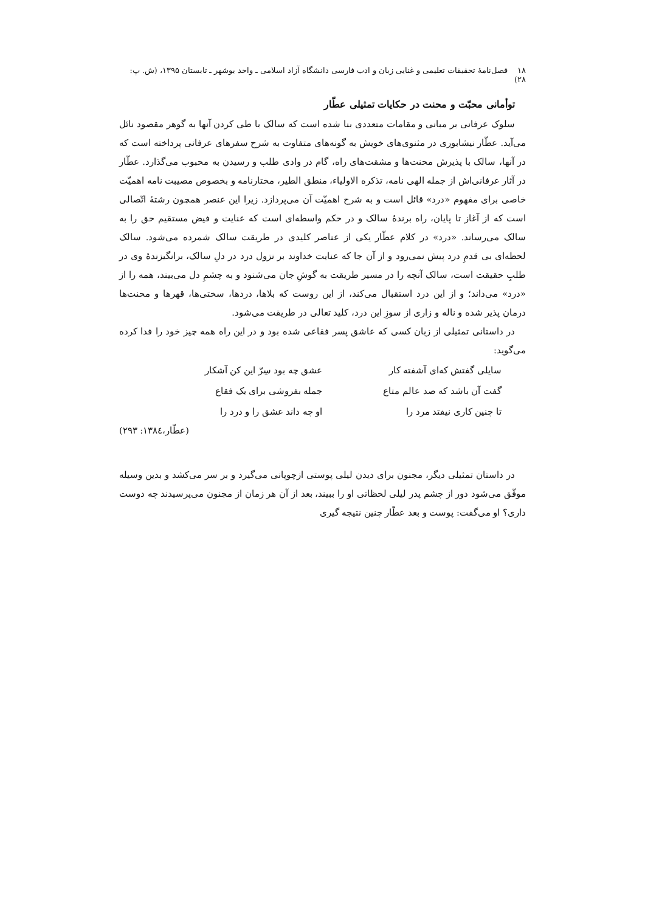۱۸ فصل‌نامهٔ تحقیقات تعلیمی و غنایی زبان و ادب فارسی دانشگاه آزاد اسلامی ـ واحد بوشهر ـ تابستان ۱۳۹۵، (ش. پ: ۲۸)
توأمانی محبّت و محنت در حکایات تمثیلی عطّار
سلوک عرفانی بر مبانی و مقامات متعددی بنا شده است که سالک با طی کردن آنها به گوهر مقصود نائل می‌آید. عطّار نیشابوری در مثنوی‌های خویش به گونه‌های متفاوت به شرح سفرهای عرفانی پرداخته است که در آنها، سالک با پذیرش محنت‌ها و مشقت‌های راه، گام در وادی طلب و رسیدن به محبوب می‌گذارد. عطّار در آثار عرفانی‌اش از جمله الهی نامه، تذکره الاولیاء، منطق الطیر، مختارنامه و بخصوص مصیبت نامه اهمیّت خاصی برای مفهوم «درد» قائل است و به شرح اهمیّت آن می‌پردازد. زیرا این عنصر همچون رشتهٔ اتّصالی است که از آغاز تا پایان، راه برندهٔ سالک و در حکم واسطه‌ای است که عنایت و فیض مستقیم حق را به سالک می‌رساند. «درد» در کلام عطّار یکی از عناصر کلیدی در طریقت سالک شمرده می‌شود. سالک لحظه‌ای بی قدمِ درد پیش نمی‌رود و از آن جا که عنایت خداوند بر نزول درد در دلِ سالک، برانگیزندهٔ وی در طلبِ حقیقت است، سالک آنچه را در مسیر طریقت به گوشِ جان می‌شنود و به چشمِ دل می‌بیند، همه را از «درد» می‌داند؛ و از این درد استقبال می‌کند، از این روست که بلاها، دردها، سختی‌ها، قهرها و محنت‌ها درمان پذیر شده و ناله و زاری از سوزِ این درد، کلید تعالی در طریقت می‌شود.
در داستانی تمثیلی از زبان کسی که عاشق پسر فقاعی شده بود و در این راه همه چیز خود را فدا کرده می‌گوید:
سایلی گفتش که‌ای آشفته کار
عشق چه بود سِرّ این کن آشکار
گفت آن باشد که صد عالم متاع
جمله بفروشی برای یک فقاع
تا چنین کاری نیفتد مرد را
او چه داند عشق را و درد را
(عطّار،۱۳۸٤: ۲۹۳)
در داستان تمثیلی دیگر، مجنون برای دیدن لیلی پوستی ازچوپانی می‌گیرد و بر سر می‌کشد و بدین وسیله موفّق می‌شود دور از چشم پدر لیلی لحظاتی او را ببیند، بعد از آن هر زمان از مجنون می‌پرسیدند چه دوست داری؟ او می‌گفت: پوست و بعد عطّار چنین نتیجه گیری